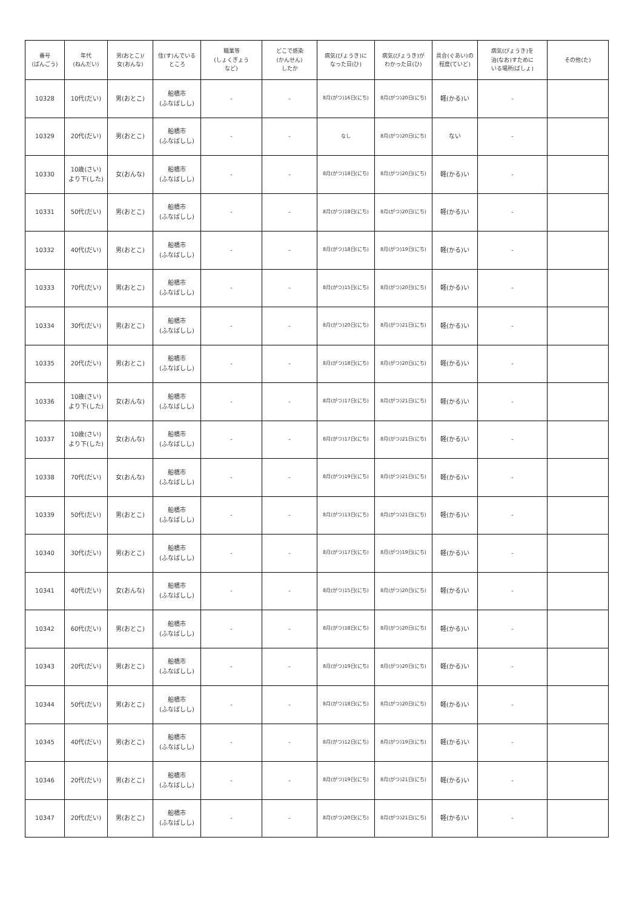| 番号 (ばんごう) | 年代 (ねんだい) | 男(おとこ)/ 女(おんな) | 住(す)んでいる ところ | 職業等 (しょくぎょう など) | どこで感染 (かんせん) したか | 病気(びょうき)に なった日(ひ) | 病気(びょうき)が わかった日(ひ) | 具合(ぐあい)の 程度(ていど) | 病気(びょうき)を 治(なお)すために いる場所(ばしょ) | その他(た) |
| --- | --- | --- | --- | --- | --- | --- | --- | --- | --- | --- |
| 10328 | 10代(だい) | 男(おとこ) | 船橋市 (ふなばしし) | - | - | 8月(がつ)16日(にち) | 8月(がつ)20日(にち) | 軽(かる)い | - | |
| 10329 | 20代(だい) | 男(おとこ) | 船橋市 (ふなばしし) | - | - | なし | 8月(がつ)20日(にち) | ない | - | |
| 10330 | 10歳(さい) より下(した) | 女(おんな) | 船橋市 (ふなばしし) | - | - | 8月(がつ)18日(にち) | 8月(がつ)20日(にち) | 軽(かる)い | - | |
| 10331 | 50代(だい) | 男(おとこ) | 船橋市 (ふなばしし) | - | - | 8月(がつ)18日(にち) | 8月(がつ)20日(にち) | 軽(かる)い | - | |
| 10332 | 40代(だい) | 男(おとこ) | 船橋市 (ふなばしし) | - | - | 8月(がつ)18日(にち) | 8月(がつ)19日(にち) | 軽(かる)い | - | |
| 10333 | 70代(だい) | 男(おとこ) | 船橋市 (ふなばしし) | - | - | 8月(がつ)15日(にち) | 8月(がつ)20日(にち) | 軽(かる)い | - | |
| 10334 | 30代(だい) | 男(おとこ) | 船橋市 (ふなばしし) | - | - | 8月(がつ)20日(にち) | 8月(がつ)21日(にち) | 軽(かる)い | - | |
| 10335 | 20代(だい) | 男(おとこ) | 船橋市 (ふなばしし) | - | - | 8月(がつ)18日(にち) | 8月(がつ)20日(にち) | 軽(かる)い | - | |
| 10336 | 10歳(さい) より下(した) | 女(おんな) | 船橋市 (ふなばしし) | - | - | 8月(がつ)17日(にち) | 8月(がつ)21日(にち) | 軽(かる)い | - | |
| 10337 | 10歳(さい) より下(した) | 女(おんな) | 船橋市 (ふなばしし) | - | - | 8月(がつ)17日(にち) | 8月(がつ)21日(にち) | 軽(かる)い | - | |
| 10338 | 70代(だい) | 女(おんな) | 船橋市 (ふなばしし) | - | - | 8月(がつ)19日(にち) | 8月(がつ)21日(にち) | 軽(かる)い | - | |
| 10339 | 50代(だい) | 男(おとこ) | 船橋市 (ふなばしし) | - | - | 8月(がつ)13日(にち) | 8月(がつ)21日(にち) | 軽(かる)い | - | |
| 10340 | 30代(だい) | 男(おとこ) | 船橋市 (ふなばしし) | - | - | 8月(がつ)17日(にち) | 8月(がつ)19日(にち) | 軽(かる)い | - | |
| 10341 | 40代(だい) | 女(おんな) | 船橋市 (ふなばしし) | - | - | 8月(がつ)15日(にち) | 8月(がつ)20日(にち) | 軽(かる)い | - | |
| 10342 | 60代(だい) | 男(おとこ) | 船橋市 (ふなばしし) | - | - | 8月(がつ)18日(にち) | 8月(がつ)20日(にち) | 軽(かる)い | - | |
| 10343 | 20代(だい) | 男(おとこ) | 船橋市 (ふなばしし) | - | - | 8月(がつ)19日(にち) | 8月(がつ)20日(にち) | 軽(かる)い | - | |
| 10344 | 50代(だい) | 男(おとこ) | 船橋市 (ふなばしし) | - | - | 8月(がつ)18日(にち) | 8月(がつ)20日(にち) | 軽(かる)い | - | |
| 10345 | 40代(だい) | 男(おとこ) | 船橋市 (ふなばしし) | - | - | 8月(がつ)12日(にち) | 8月(がつ)19日(にち) | 軽(かる)い | - | |
| 10346 | 20代(だい) | 男(おとこ) | 船橋市 (ふなばしし) | - | - | 8月(がつ)19日(にち) | 8月(がつ)21日(にち) | 軽(かる)い | - | |
| 10347 | 20代(だい) | 男(おとこ) | 船橋市 (ふなばしし) | - | - | 8月(がつ)20日(にち) | 8月(がつ)21日(にち) | 軽(かる)い | - | |